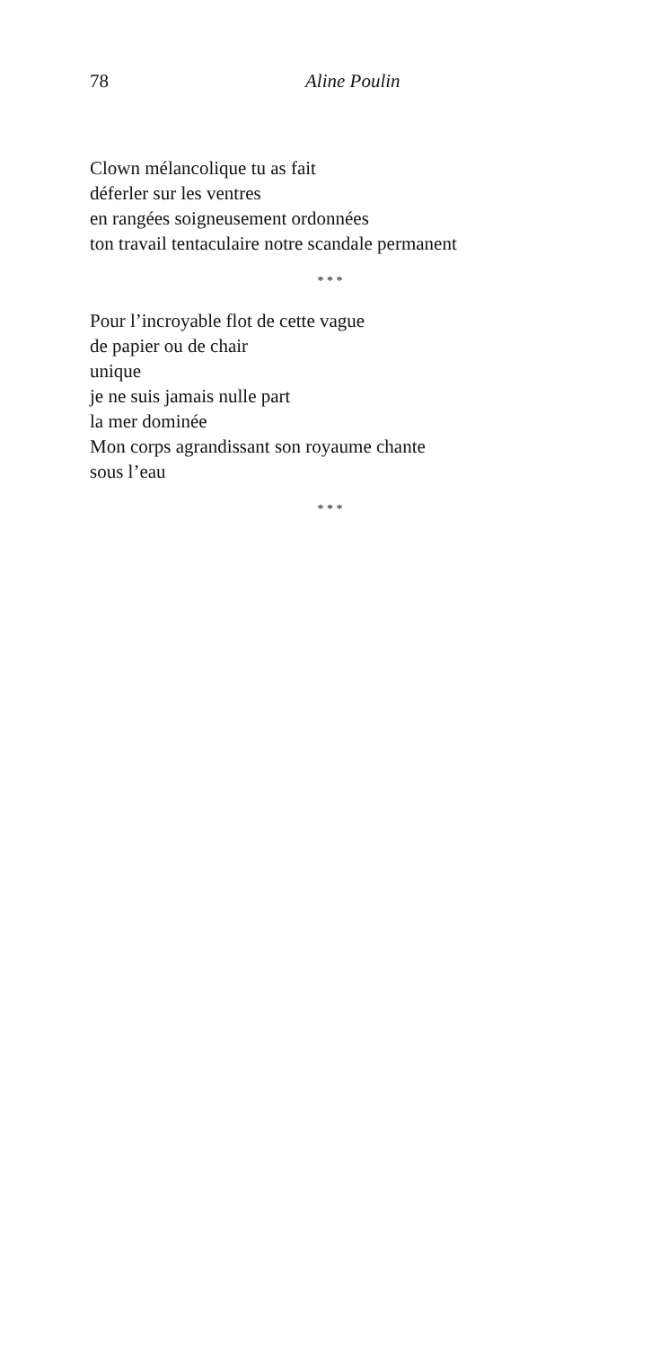78 Aline Poulin
Clown mélancolique tu as fait
déferler sur les ventres
en rangées soigneusement ordonnées
ton travail tentaculaire notre scandale permanent
* * *
Pour l’incroyable flot de cette vague
de papier ou de chair
unique
je ne suis jamais nulle part
la mer dominée
Mon corps agrandissant son royaume chante
sous l’eau
* * *